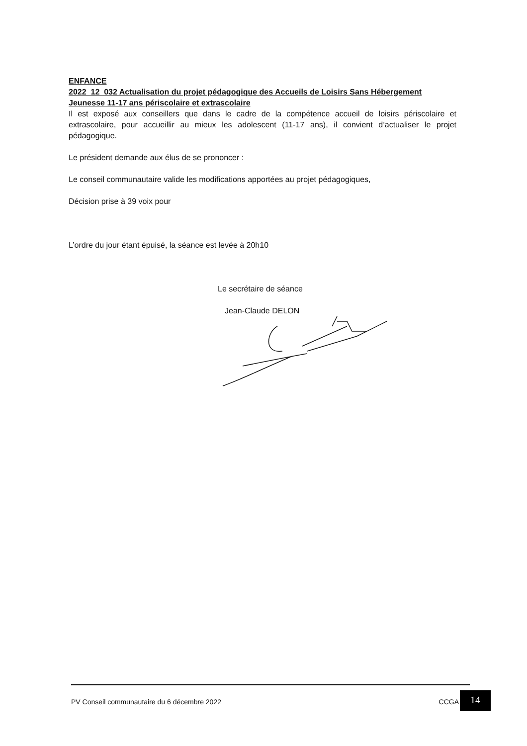ENFANCE
2022_12_032 Actualisation du projet pédagogique des Accueils de Loisirs Sans Hébergement Jeunesse 11-17 ans périscolaire et extrascolaire
Il est exposé aux conseillers que dans le cadre de la compétence accueil de loisirs périscolaire et extrascolaire, pour accueillir au mieux les adolescent (11-17 ans), il convient d’actualiser le projet pédagogique.
Le président demande aux élus de se prononcer :
Le conseil communautaire valide les modifications apportées au projet pédagogiques,
Décision prise à 39 voix pour
L’ordre du jour étant épuisé, la séance est levée à 20h10
Le secrétaire de séance
Jean-Claude DELON
PV Conseil communautaire du 6 décembre 2022 CCGA 14